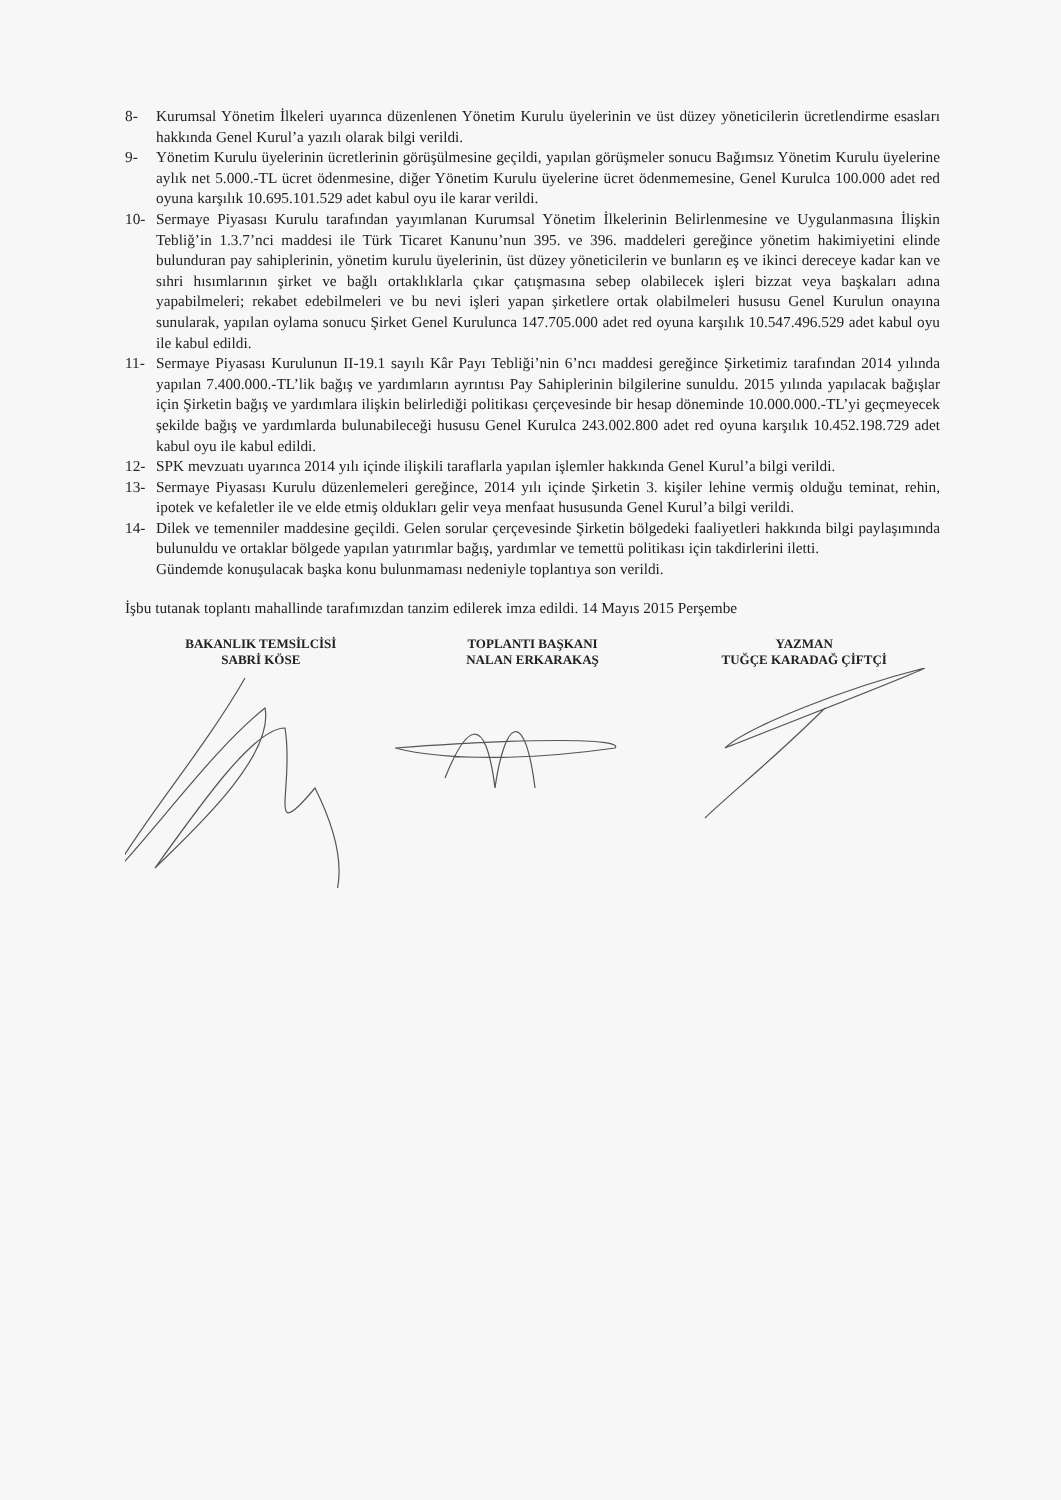8- Kurumsal Yönetim İlkeleri uyarınca düzenlenen Yönetim Kurulu üyelerinin ve üst düzey yöneticilerin ücretlendirme esasları hakkında Genel Kurul’a yazılı olarak bilgi verildi.
9- Yönetim Kurulu üyelerinin ücretlerinin görüşülmesine geçildi, yapılan görüşmeler sonucu Bağımsız Yönetim Kurulu üyelerine aylık net 5.000.-TL ücret ödenmesine, diğer Yönetim Kurulu üyelerine ücret ödenmemesine, Genel Kurulca 100.000 adet red oyuna karşılık 10.695.101.529 adet kabul oyu ile karar verildi.
10- Sermaye Piyasası Kurulu tarafından yayımlanan Kurumsal Yönetim İlkelerinin Belirlenmesine ve Uygulanmasına İlişkin Tebliğ’in 1.3.7’nci maddesi ile Türk Ticaret Kanunu’nun 395. ve 396. maddeleri gereğince yönetim hakimiyetini elinde bulunduran pay sahiplerinin, yönetim kurulu üyelerinin, üst düzey yöneticilerin ve bunların eş ve ikinci dereceye kadar kan ve sıhri hısımlarının şirket ve bağlı ortaklıklarla çıkar çatışmasına sebep olabilecek işleri bizzat veya başkaları adına yapabilmeleri; rekabet edebilmeleri ve bu nevi işleri yapan şirketlere ortak olabilmeleri hususu Genel Kurulun onayına sunularak, yapılan oylama sonucu Şirket Genel Kurulunca 147.705.000 adet red oyuna karşılık 10.547.496.529 adet kabul oyu ile kabul edildi.
11- Sermaye Piyasası Kurulunun II-19.1 sayılı Kâr Payı Tebliği’nin 6’ncı maddesi gereğince Şirketimiz tarafından 2014 yılında yapılan 7.400.000.-TL’lik bağış ve yardımların ayrıntısı Pay Sahiplerinin bilgilerine sunuldu. 2015 yılında yapılacak bağışlar için Şirketin bağış ve yardımlara ilişkin belirlediği politikası çerçevesinde bir hesap döneminde 10.000.000.-TL’yi geçmeyecek şekilde bağış ve yardımlarda bulunabileceği hususu Genel Kurulca 243.002.800 adet red oyuna karşılık 10.452.198.729 adet kabul oyu ile kabul edildi.
12- SPK mevzuatı uyarınca 2014 yılı içinde ilişkili taraflarla yapılan işlemler hakkında Genel Kurul’a bilgi verildi.
13- Sermaye Piyasası Kurulu düzenlemeleri gereğince, 2014 yılı içinde Şirketin 3. kişiler lehine vermiş olduğu teminat, rehin, ipotek ve kefaletler ile ve elde etmiş oldukları gelir veya menfaat hususunda Genel Kurul’a bilgi verildi.
14- Dilek ve temenniler maddesine geçildi. Gelen sorular çerçevesinde Şirketin bölgedeki faaliyetleri hakkında bilgi paylaşımında bulunuldu ve ortaklar bölgede yapılan yatırımlar bağış, yardımlar ve temettü politikası için takdirlerini iletti.
Gündemde konuşulacak başka konu bulunmaması nedeniyle toplantıya son verildi.
İşbu tutanak toplantı mahallinde tarafımızdan tanzim edilerek imza edildi. 14 Mayıs 2015 Perşembe
BAKANLIK TEMSİLCİSİ
SABRİ KÖSE
TOPLANTI BAŞKANI
NALAN ERKARAKAŞ
YAZMAN
TUĞÇE KARADAĞ ÇİFTÇİ